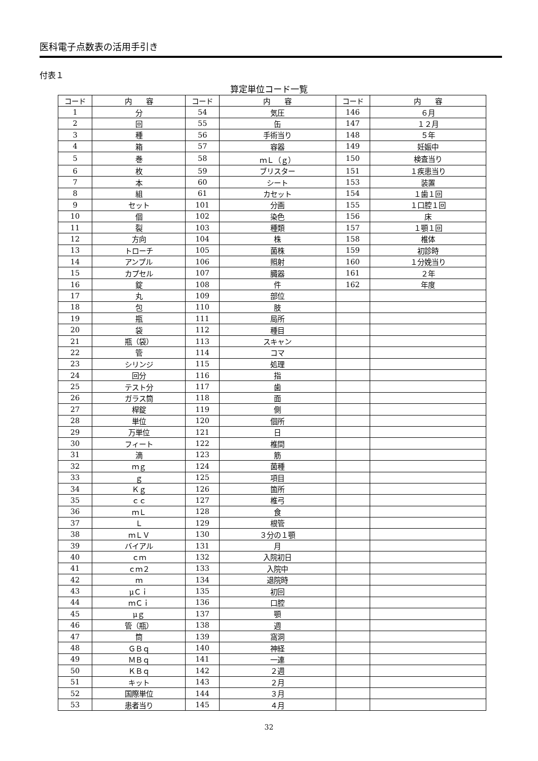医科電子点数表の活用手引き
付表１
算定単位コード一覧
| コード | 内 容 | コード | 内 容 | コード | 内 容 |
| --- | --- | --- | --- | --- | --- |
| 1 | 分 | 54 | 気圧 | 146 | ６月 |
| 2 | 回 | 55 | 缶 | 147 | １２月 |
| 3 | 種 | 56 | 手術当り | 148 | ５年 |
| 4 | 箱 | 57 | 容器 | 149 | 妊娠中 |
| 5 | 巻 | 58 | ｍＬ（ｇ） | 150 | 検査当り |
| 6 | 枚 | 59 | ブリスター | 151 | １疾患当り |
| 7 | 本 | 60 | シート | 153 | 装置 |
| 8 | 組 | 61 | カセット | 154 | １歯１回 |
| 9 | セット | 101 | 分画 | 155 | １口腔１回 |
| 10 | 個 | 102 | 染色 | 156 | 床 |
| 11 | 裂 | 103 | 種類 | 157 | １顎１回 |
| 12 | 方向 | 104 | 株 | 158 | 椎体 |
| 13 | トローチ | 105 | 菌株 | 159 | 初診時 |
| 14 | アンプル | 106 | 照射 | 160 | １分娩当り |
| 15 | カプセル | 107 | 臓器 | 161 | ２年 |
| 16 | 錠 | 108 | 件 | 162 | 年度 |
| 17 | 丸 | 109 | 部位 | | |
| 18 | 包 | 110 | 肢 | | |
| 19 | 瓶 | 111 | 局所 | | |
| 20 | 袋 | 112 | 種目 | | |
| 21 | 瓶（袋） | 113 | スキャン | | |
| 22 | 管 | 114 | コマ | | |
| 23 | シリンジ | 115 | 処理 | | |
| 24 | 回分 | 116 | 指 | | |
| 25 | テスト分 | 117 | 歯 | | |
| 26 | ガラス筒 | 118 | 面 | | |
| 27 | 桿錠 | 119 | 側 | | |
| 28 | 単位 | 120 | 個所 | | |
| 29 | 万単位 | 121 | 日 | | |
| 30 | フィート | 122 | 椎間 | | |
| 31 | 滴 | 123 | 筋 | | |
| 32 | ｍｇ | 124 | 菌種 | | |
| 33 | ｇ | 125 | 項目 | | |
| 34 | Ｋｇ | 126 | 箇所 | | |
| 35 | ｃｃ | 127 | 椎弓 | | |
| 36 | ｍＬ | 128 | 食 | | |
| 37 | Ｌ | 129 | 根管 | | |
| 38 | ｍＬＶ | 130 | ３分の１顎 | | |
| 39 | バイアル | 131 | 月 | | |
| 40 | ｃｍ | 132 | 入院初日 | | |
| 41 | ｃｍ２ | 133 | 入院中 | | |
| 42 | ｍ | 134 | 退院時 | | |
| 43 | μＣｉ | 135 | 初回 | | |
| 44 | ｍＣｉ | 136 | 口腔 | | |
| 45 | μｇ | 137 | 顎 | | |
| 46 | 管（瓶） | 138 | 週 | | |
| 47 | 筒 | 139 | 窩洞 | | |
| 48 | ＧＢｑ | 140 | 神経 | | |
| 49 | ＭＢｑ | 141 | 一連 | | |
| 50 | ＫＢｑ | 142 | ２週 | | |
| 51 | キット | 143 | ２月 | | |
| 52 | 国際単位 | 144 | ３月 | | |
| 53 | 患者当り | 145 | ４月 | | |
32